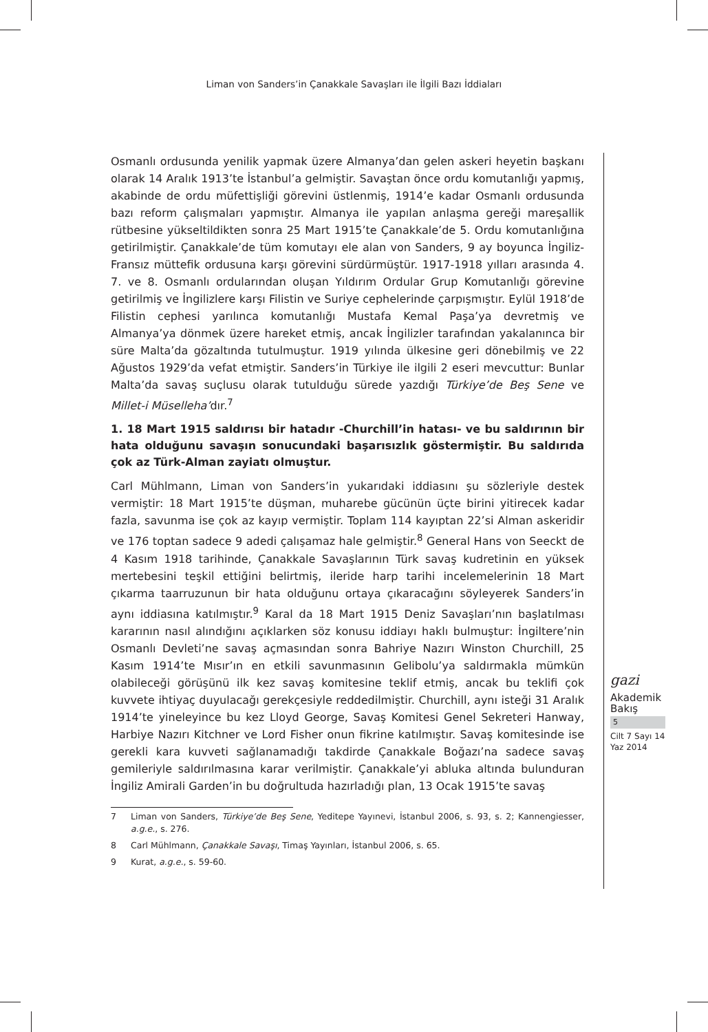Liman von Sanders’in Çanakkale Savaşları ile İlgili Bazı İddiaları
Osmanlı ordusunda yenilik yapmak üzere Almanya’dan gelen askeri heyetin başkanı olarak 14 Aralık 1913’te İstanbul’a gelmiştir. Savaştan önce ordu komutanlığı yapmış, akabinde de ordu müfettişliği görevini üstlenmiş, 1914’e kadar Osmanlı ordusunda bazı reform çalışmaları yapmıştır. Almanya ile yapılan anlaşma gereği mareşallik rütbesine yükseltildikten sonra 25 Mart 1915’te Çanakkale’de 5. Ordu komutanlığına getirilmiştir. Çanakkale’de tüm komutayı ele alan von Sanders, 9 ay boyunca İngiliz-Fransız müttefik ordusuna karşı görevini sürdürmüştür. 1917-1918 yılları arasında 4. 7. ve 8. Osmanlı ordularından oluşan Yıldırım Ordular Grup Komutanlığı görevine getirilmiş ve İngilizlere karşı Filistin ve Suriye cephelerinde çarpışmıştır. Eylül 1918’de Filistin cephesi yarılınca komutanlığı Mustafa Kemal Paşa’ya devretmiş ve Almanya’ya dönmek üzere hareket etmiş, ancak İngilizler tarafından yakalanınca bir süre Malta’da gözaltında tutulmuştur. 1919 yılında ülkesine geri dönebilmiş ve 22 Ağustos 1929’da vefat etmiştir. Sanders’in Türkiye ile ilgili 2 eseri mevcuttur: Bunlar Malta’da savaş suçlusu olarak tutulduğu sürede yazdığı Türkiye’de Beş Sene ve Millet-i Müselleha’dır.<sup>7</sup>
1. 18 Mart 1915 saldırısı bir hatadır -Churchill’in hatası- ve bu saldırının bir hata olduğunu savaşın sonucundaki başarısızlık göstermiştir. Bu saldırıda çok az Türk-Alman zayiatı olmuştur.
Carl Mühlmann, Liman von Sanders’in yukarıdaki iddiasını şu sözleriyle destek vermiştir: 18 Mart 1915’te düşman, muharebe gücünün üçte birini yitirecek kadar fazla, savunma ise çok az kayıp vermiştir. Toplam 114 kayıptan 22’si Alman askeridir ve 176 toptan sadece 9 adedi çalışamaz hale gelmiştir.<sup>8</sup> General Hans von Seeckt de 4 Kasım 1918 tarihinde, Çanakkale Savaşlarının Türk savaş kudretinin en yüksek mertebesini teşkil ettiğini belirtmiş, ileride harp tarihi incelemelerinin 18 Mart çıkarma taarruzunun bir hata olduğunu ortaya çıkaracağını söyleyerek Sanders’in aynı iddiasına katılmıştır.<sup>9</sup> Karal da 18 Mart 1915 Deniz Savaşları’nın başlatılması kararının nasıl alındığını açıklarken söz konusu iddiayı haklı bulmuştur: İngiltere’nin Osmanlı Devleti’ne savaş açmasından sonra Bahriye Nazırı Winston Churchill, 25 Kasım 1914’te Mısır’ın en etkili savunmasının Gelibolu’ya saldırmakla mümkün olabileceği görüşünü ilk kez savaş komitesine teklif etmiş, ancak bu teklifi çok kuvvete ihtiyaç duyulacağı gerekçesiyle reddedilmiştir. Churchill, aynı isteği 31 Aralık 1914’te yineleyince bu kez Lloyd George, Savaş Komitesi Genel Sekreteri Hanway, Harbiye Nazırı Kitchner ve Lord Fisher onun fikrine katılmıştır. Savaş komitesinde ise gerekli kara kuvveti sağlanamadığı takdirde Çanakkale Boğazı’na sadece savaş gemileriyle saldırılmasına karar verilmiştir. Çanakkale’yi abluka altında bulunduran İngiliz Amirali Garden’in bu doğrultuda hazırladığı plan, 13 Ocak 1915’te savaş
7 Liman von Sanders, Türkiye’de Beş Sene, Yeditepe Yayınevi, İstanbul 2006, s. 93, s. 2; Kannengiesser, a.g.e., s. 276.
8 Carl Mühlmann, Çanakkale Savaşı, Timaş Yayınları, İstanbul 2006, s. 65.
9 Kurat, a.g.e., s. 59-60.
gazi
Akademik
Bakış
5
Cilt 7 Sayı 14
Yaz 2014